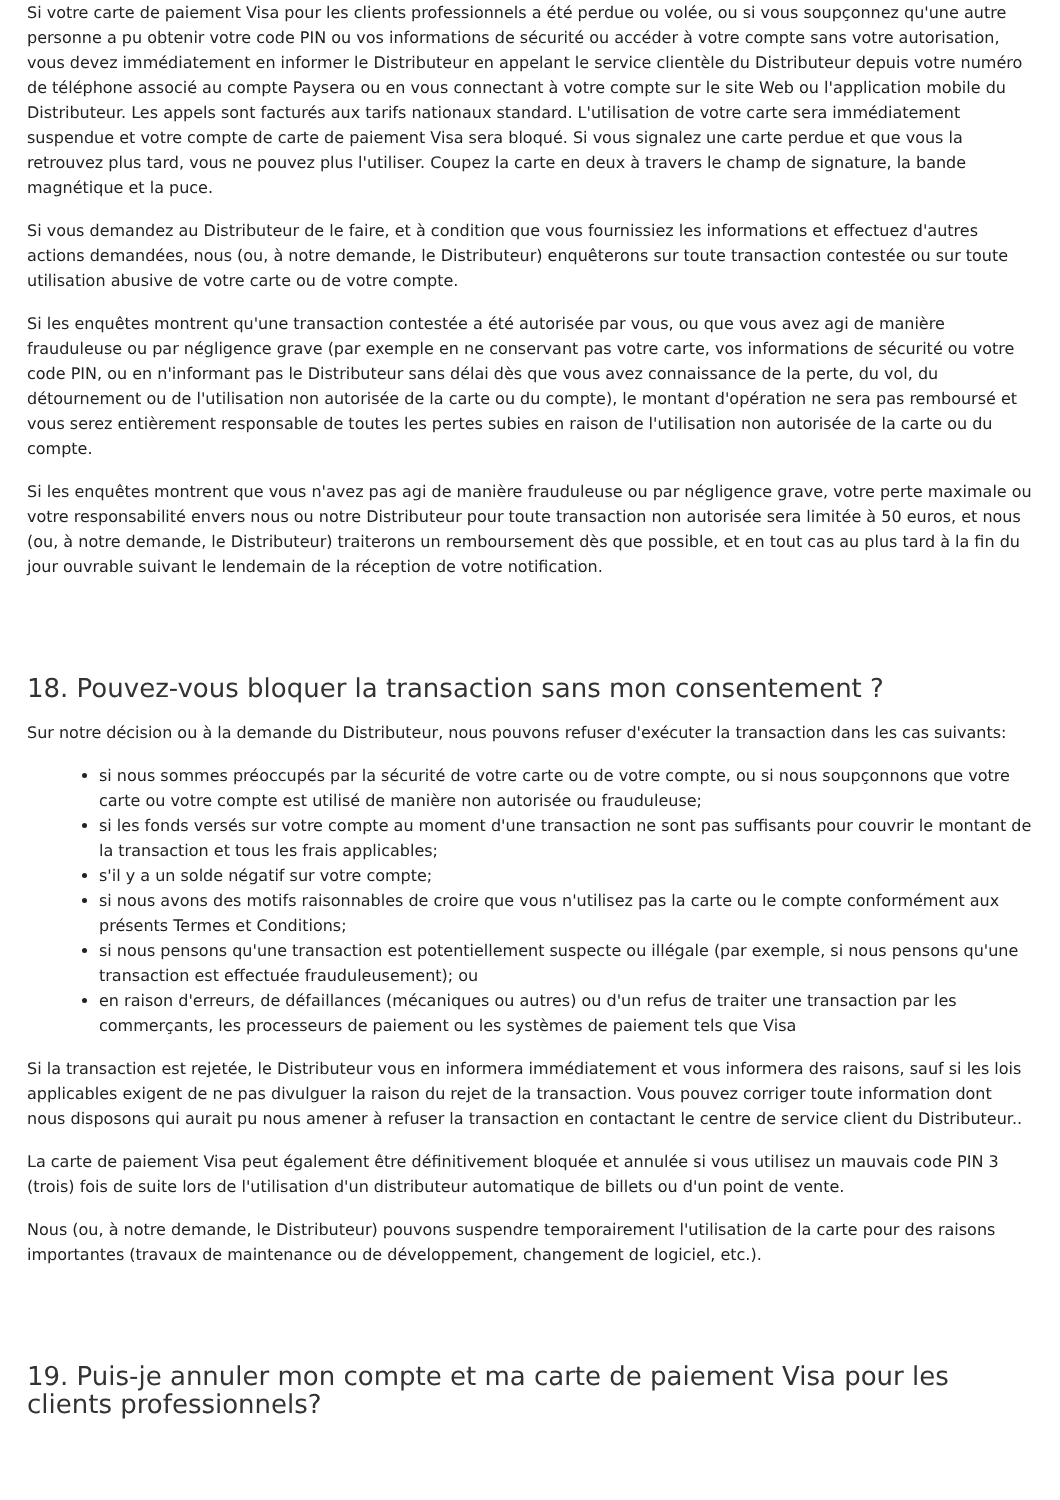Si votre carte de paiement Visa pour les clients professionnels a été perdue ou volée, ou si vous soupçonnez qu'une autre personne a pu obtenir votre code PIN ou vos informations de sécurité ou accéder à votre compte sans votre autorisation, vous devez immédiatement en informer le Distributeur en appelant le service clientèle du Distributeur depuis votre numéro de téléphone associé au compte Paysera ou en vous connectant à votre compte sur le site Web ou l'application mobile du Distributeur. Les appels sont facturés aux tarifs nationaux standard. L'utilisation de votre carte sera immédiatement suspendue et votre compte de carte de paiement Visa sera bloqué. Si vous signalez une carte perdue et que vous la retrouvez plus tard, vous ne pouvez plus l'utiliser. Coupez la carte en deux à travers le champ de signature, la bande magnétique et la puce.
Si vous demandez au Distributeur de le faire, et à condition que vous fournissiez les informations et effectuez d'autres actions demandées, nous (ou, à notre demande, le Distributeur) enquêterons sur toute transaction contestée ou sur toute utilisation abusive de votre carte ou de votre compte.
Si les enquêtes montrent qu'une transaction contestée a été autorisée par vous, ou que vous avez agi de manière frauduleuse ou par négligence grave (par exemple en ne conservant pas votre carte, vos informations de sécurité ou votre code PIN, ou en n'informant pas le Distributeur sans délai dès que vous avez connaissance de la perte, du vol, du détournement ou de l'utilisation non autorisée de la carte ou du compte), le montant d'opération ne sera pas remboursé et vous serez entièrement responsable de toutes les pertes subies en raison de l'utilisation non autorisée de la carte ou du compte.
Si les enquêtes montrent que vous n'avez pas agi de manière frauduleuse ou par négligence grave, votre perte maximale ou votre responsabilité envers nous ou notre Distributeur pour toute transaction non autorisée sera limitée à 50 euros, et nous (ou, à notre demande, le Distributeur) traiterons un remboursement dès que possible, et en tout cas au plus tard à la fin du jour ouvrable suivant le lendemain de la réception de votre notification.
18. Pouvez-vous bloquer la transaction sans mon consentement ?
Sur notre décision ou à la demande du Distributeur, nous pouvons refuser d'exécuter la transaction dans les cas suivants:
si nous sommes préoccupés par la sécurité de votre carte ou de votre compte, ou si nous soupçonnons que votre carte ou votre compte est utilisé de manière non autorisée ou frauduleuse;
si les fonds versés sur votre compte au moment d'une transaction ne sont pas suffisants pour couvrir le montant de la transaction et tous les frais applicables;
s'il y a un solde négatif sur votre compte;
si nous avons des motifs raisonnables de croire que vous n'utilisez pas la carte ou le compte conformément aux présents Termes et Conditions;
si nous pensons qu'une transaction est potentiellement suspecte ou illégale (par exemple, si nous pensons qu'une transaction est effectuée frauduleusement); ou
en raison d'erreurs, de défaillances (mécaniques ou autres) ou d'un refus de traiter une transaction par les commerçants, les processeurs de paiement ou les systèmes de paiement tels que Visa
Si la transaction est rejetée, le Distributeur vous en informera immédiatement et vous informera des raisons, sauf si les lois applicables exigent de ne pas divulguer la raison du rejet de la transaction. Vous pouvez corriger toute information dont nous disposons qui aurait pu nous amener à refuser la transaction en contactant le centre de service client du Distributeur..
La carte de paiement Visa peut également être définitivement bloquée et annulée si vous utilisez un mauvais code PIN 3 (trois) fois de suite lors de l'utilisation d'un distributeur automatique de billets ou d'un point de vente.
Nous (ou, à notre demande, le Distributeur) pouvons suspendre temporairement l'utilisation de la carte pour des raisons importantes (travaux de maintenance ou de développement, changement de logiciel, etc.).
19. Puis-je annuler mon compte et ma carte de paiement Visa pour les clients professionnels?